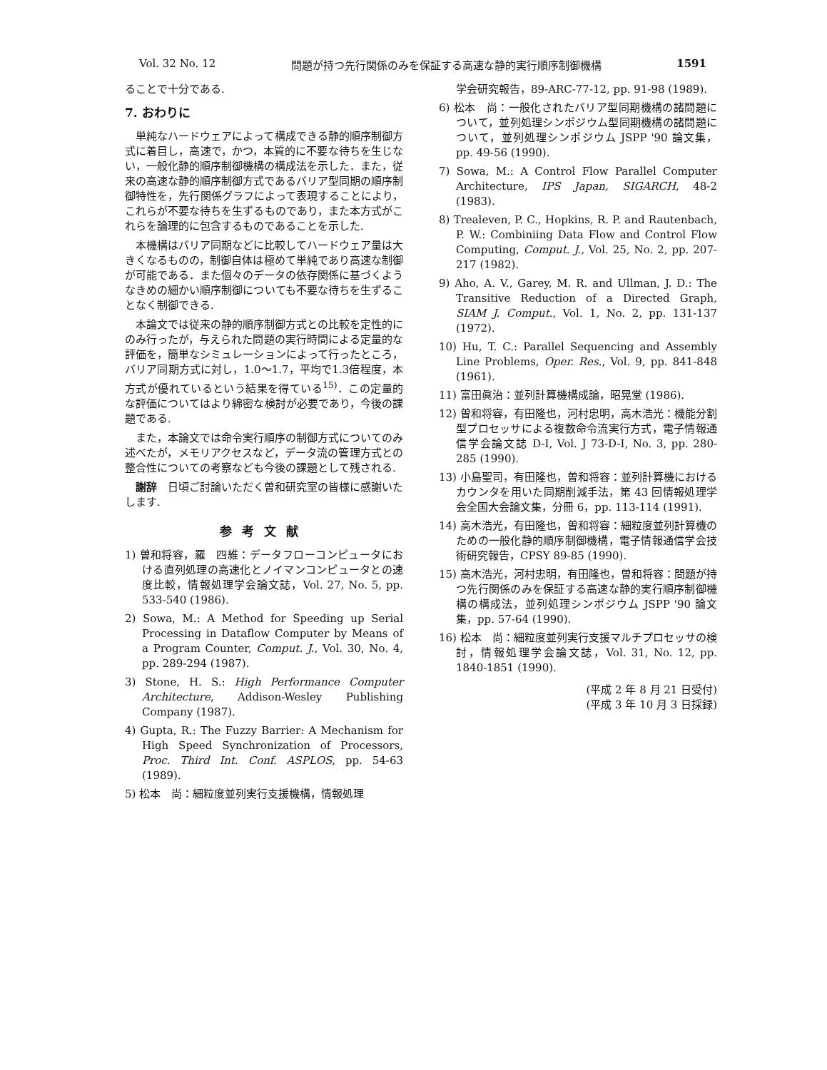Vol. 32 No. 12 問題が持つ先行関係のみを保証する高速な静的実行順序制御機構 1591
ることで十分である.
7. おわりに
単純なハードウェアによって構成できる静的順序制御方式に着目し，高速で，かつ，本質的に不要な待ちを生じない，一般化静的順序制御機構の構成法を示した．また，従来の高速な静的順序制御方式であるバリア型同期の順序制御特性を，先行関係グラフによって表現することにより，これらが不要な待ちを生ずるものであり，また本方式がこれらを論理的に包含するものであることを示した.
本機構はバリア同期などに比較してハードウェア量は大きくなるものの，制御自体は極めて単純であり高速な制御が可能である．また個々のデータの依存関係に基づくようなきめの細かい順序制御についても不要な待ちを生ずることなく制御できる.
本論文では従来の静的順序制御方式との比較を定性的にのみ行ったが，与えられた問題の実行時間による定量的な評価を，簡単なシミュレーションによって行ったところ，バリア同期方式に対し，1.0～1.7，平均で1.3倍程度，本方式が優れているという結果を得ている<sup>15)</sup>．この定量的な評価についてはより綿密な検討が必要であり，今後の課題である.
また，本論文では命令実行順序の制御方式についてのみ述べたが，メモリアクセスなど，データ流の管理方式との整合性についての考察なども今後の課題として残される.
謝辞　日頃ご討論いただく曽和研究室の皆様に感謝いたします.
参考文献
1) 曽和将容，羅　四維：データフローコンピュータにおける直列処理の高速化とノイマンコンピュータとの速度比較，情報処理学会論文誌，Vol. 27, No. 5, pp. 533-540 (1986).
2) Sowa, M.: A Method for Speeding up Serial Processing in Dataflow Computer by Means of a Program Counter, Comput. J., Vol. 30, No. 4, pp. 289-294 (1987).
3) Stone, H. S.: High Performance Computer Architecture, Addison-Wesley Publishing Company (1987).
4) Gupta, R.: The Fuzzy Barrier: A Mechanism for High Speed Synchronization of Processors, Proc. Third Int. Conf. ASPLOS, pp. 54-63 (1989).
5) 松本　尚：細粒度並列実行支援機構，情報処理
学会研究報告，89-ARC-77-12, pp. 91-98 (1989).
6) 松本　尚：一般化されたバリア型同期機構の諸問題について，並列処理シンポジウム型同期機構の諸問題について，並列処理シンポジウム JSPP '90 論文集，pp. 49-56 (1990).
7) Sowa, M.: A Control Flow Parallel Computer Architecture, IPS Japan, SIGARCH, 48-2 (1983).
8) Trealeven, P. C., Hopkins, R. P. and Rautenbach, P. W.: Combiniing Data Flow and Control Flow Computing, Comput. J., Vol. 25, No. 2, pp. 207-217 (1982).
9) Aho, A. V., Garey, M. R. and Ullman, J. D.: The Transitive Reduction of a Directed Graph, SIAM J. Comput., Vol. 1, No. 2, pp. 131-137 (1972).
10) Hu, T. C.: Parallel Sequencing and Assembly Line Problems, Oper. Res., Vol. 9, pp. 841-848 (1961).
11) 富田眞治：並列計算機構成論，昭晃堂 (1986).
12) 曽和将容，有田隆也，河村忠明，高木浩光：機能分割型プロセッサによる複数命令流実行方式，電子情報通信学会論文誌 D-I, Vol. J 73-D-I, No. 3, pp. 280-285 (1990).
13) 小島聖司，有田隆也，曽和将容：並列計算機におけるカウンタを用いた同期削減手法，第 43 回情報処理学会全国大会論文集，分冊 6，pp. 113-114 (1991).
14) 高木浩光，有田隆也，曽和将容：細粒度並列計算機のための一般化静的順序制御機構，電子情報通信学会技術研究報告，CPSY 89-85 (1990).
15) 高木浩光，河村忠明，有田隆也，曽和将容：問題が持つ先行関係のみを保証する高速な静的実行順序制御機構の構成法，並列処理シンポジウム JSPP '90 論文集，pp. 57-64 (1990).
16) 松本　尚：細粒度並列実行支援マルチプロセッサの検討，情報処理学会論文誌，Vol. 31, No. 12, pp. 1840-1851 (1990).
(平成 2 年 8 月 21 日受付)
(平成 3 年 10 月 3 日採録)